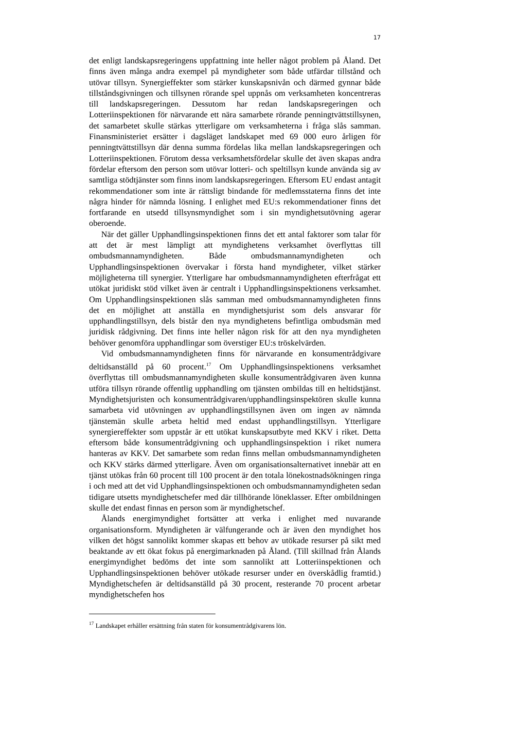17
det enligt landskapsregeringens uppfattning inte heller något problem på Åland. Det finns även många andra exempel på myndigheter som både utfärdar tillstånd och utövar tillsyn. Synergieffekter som stärker kunskapsnivån och därmed gynnar både tillståndsgivningen och tillsynen rörande spel uppnås om verksamheten koncentreras till landskapsregeringen. Dessutom har redan landskapsregeringen och Lotteriinspektionen för närvarande ett nära samarbete rörande penningtvättstillsynen, det samarbetet skulle stärkas ytterligare om verksamheterna i fråga slås samman. Finansministeriet ersätter i dagsläget landskapet med 69 000 euro årligen för penningtvättstillsyn där denna summa fördelas lika mellan landskapsregeringen och Lotteriinspektionen. Förutom dessa verksamhetsfördelar skulle det även skapas andra fördelar eftersom den person som utövar lotteri- och speltillsyn kunde använda sig av samtliga stödtjänster som finns inom landskapsregeringen. Eftersom EU endast antagit rekommendationer som inte är rättsligt bindande för medlemsstaterna finns det inte några hinder för nämnda lösning. I enlighet med EU:s rekommendationer finns det fortfarande en utsedd tillsynsmyndighet som i sin myndighetsutövning agerar oberoende.
När det gäller Upphandlingsinspektionen finns det ett antal faktorer som talar för att det är mest lämpligt att myndighetens verksamhet överflyttas till ombudsmannamyndigheten. Både ombudsmannamyndigheten och Upphandlingsinspektionen övervakar i första hand myndigheter, vilket stärker möjligheterna till synergier. Ytterligare har ombudsmannamyndigheten efterfrågat ett utökat juridiskt stöd vilket även är centralt i Upphandlingsinspektionens verksamhet. Om Upphandlingsinspektionen slås samman med ombudsmannamyndigheten finns det en möjlighet att anställa en myndighetsjurist som dels ansvarar för upphandlingstillsyn, dels bistår den nya myndighetens befintliga ombudsmän med juridisk rådgivning. Det finns inte heller någon risk för att den nya myndigheten behöver genomföra upphandlingar som överstiger EU:s tröskelvärden.
Vid ombudsmannamyndigheten finns för närvarande en konsumentrådgivare deltidsanställd på 60 procent.<sup>17</sup> Om Upphandlingsinspektionens verksamhet överflyttas till ombudsmannamyndigheten skulle konsumentrådgivaren även kunna utföra tillsyn rörande offentlig upphandling om tjänsten ombildas till en heltidstjänst. Myndighetsjuristen och konsumentrådgivaren/upphandlingsinspektören skulle kunna samarbeta vid utövningen av upphandlingstillsynen även om ingen av nämnda tjänstemän skulle arbeta heltid med endast upphandlingstillsyn. Ytterligare synergiereffekter som uppstår är ett utökat kunskapsutbyte med KKV i riket. Detta eftersom både konsumentrådgivning och upphandlingsinspektion i riket numera hanteras av KKV. Det samarbete som redan finns mellan ombudsmannamyndigheten och KKV stärks därmed ytterligare. Även om organisationsalternativet innebär att en tjänst utökas från 60 procent till 100 procent är den totala lönekostnadsökningen ringa i och med att det vid Upphandlingsinspektionen och ombudsmannamyndigheten sedan tidigare utsetts myndighetschefer med där tillhörande löneklasser. Efter ombildningen skulle det endast finnas en person som är myndighetschef.
Ålands energimyndighet fortsätter att verka i enlighet med nuvarande organisationsform. Myndigheten är välfungerande och är även den myndighet hos vilken det högst sannolikt kommer skapas ett behov av utökade resurser på sikt med beaktande av ett ökat fokus på energimarknaden på Åland. (Till skillnad från Ålands energimyndighet bedöms det inte som sannolikt att Lotteriinspektionen och Upphandlingsinspektionen behöver utökade resurser under en överskådlig framtid.) Myndighetschefen är deltidsanställd på 30 procent, resterande 70 procent arbetar myndighetschefen hos
<sup>17</sup> Landskapet erhåller ersättning från staten för konsumentrådgivarens lön.